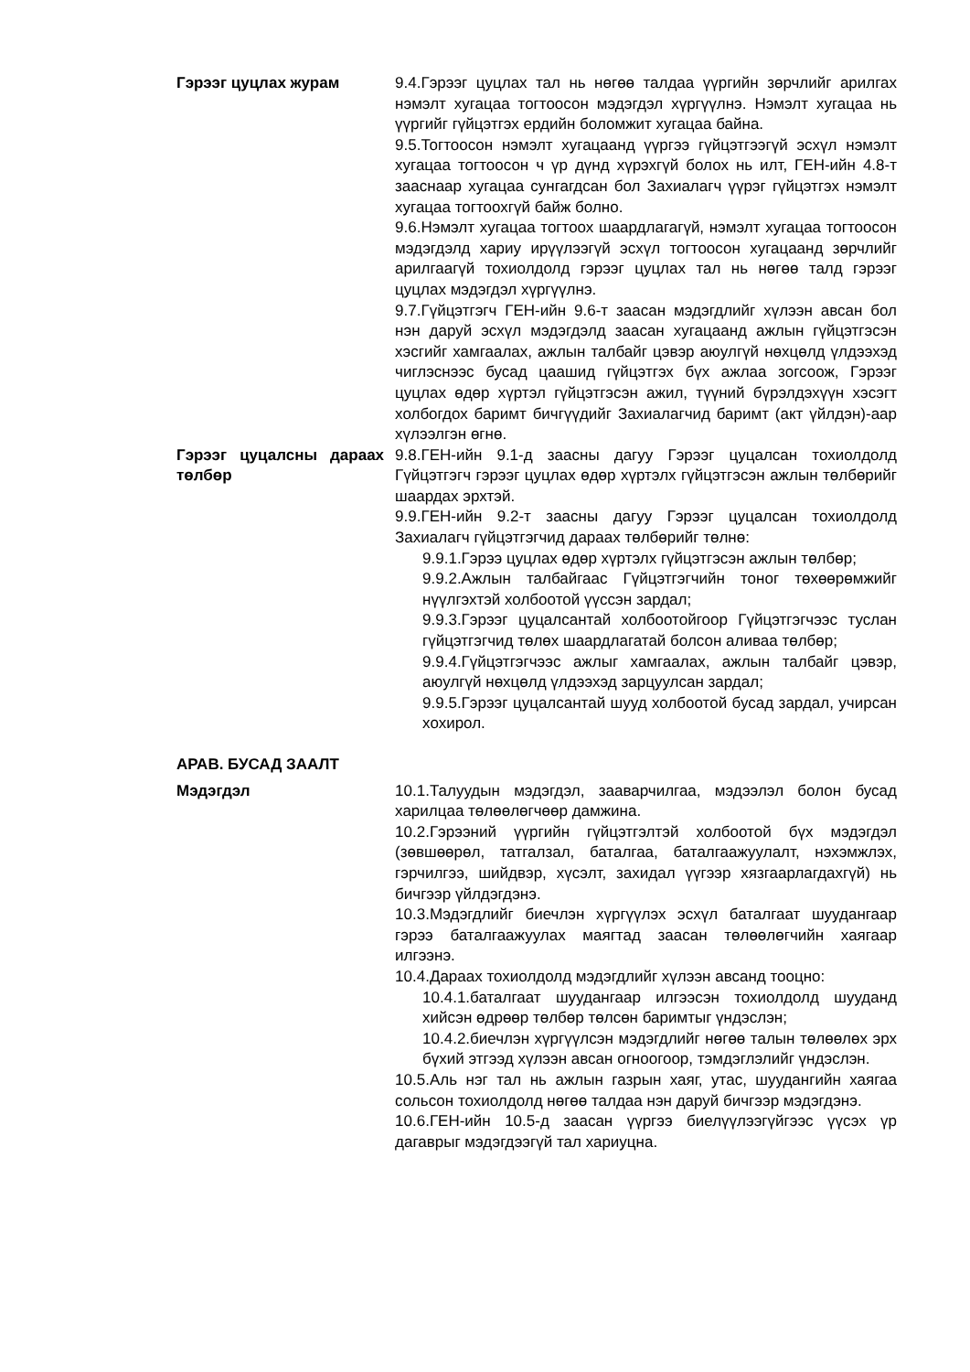Гэрээг цуцлах журам 9.4.Гэрээг цуцлах тал нь нөгөө талдаа үүргийн зөрчлийг арилгах нэмэлт хугацаа тогтоосон мэдэгдэл хүргүүлнэ. Нэмэлт хугацаа нь үүргийг гүйцэтгэх ердийн боломжит хугацаа байна.
9.5.Тогтоосон нэмэлт хугацаанд үүргээ гүйцэтгээгүй эсхүл нэмэлт хугацаа тогтоосон ч үр дүнд хүрэхгүй болох нь илт, ГЕН-ийн 4.8-т зааснаар хугацаа сунгагдсан бол Захиалагч үүрэг гүйцэтгэх нэмэлт хугацаа тогтоохгүй байж болно.
9.6.Нэмэлт хугацаа тогтоох шаардлагагүй, нэмэлт хугацаа тогтоосон мэдэгдэлд хариу ирүүлээгүй эсхүл тогтоосон хугацаанд зөрчлийг арилгаагүй тохиолдолд гэрээг цуцлах тал нь нөгөө талд гэрээг цуцлах мэдэгдэл хүргүүлнэ.
9.7.Гүйцэтгэгч ГЕН-ийн 9.6-т заасан мэдэгдлийг хүлээн авсан бол нэн даруй эсхүл мэдэгдэлд заасан хугацаанд ажлын гүйцэтгэсэн хэсгийг хамгаалах, ажлын талбайг цэвэр аюулгүй нөхцөлд үлдээхэд чиглэснээс бусад цаашид гүйцэтгэх бүх ажлаа зогсоож, Гэрээг цуцлах өдөр хүртэл гүйцэтгэсэн ажил, түүний бүрэлдэхүүн хэсэгт холбогдох баримт бичгүүдийг Захиалагчид баримт (акт үйлдэн)-аар хүлээлгэн өгнө.
Гэрээг цуцалсны дараах төлбөр
9.8.ГЕН-ийн 9.1-д заасны дагуу Гэрээг цуцалсан тохиолдолд Гүйцэтгэгч гэрээг цуцлах өдөр хүртэлх гүйцэтгэсэн ажлын төлбөрийг шаардах эрхтэй.
9.9.ГЕН-ийн 9.2-т заасны дагуу Гэрээг цуцалсан тохиолдолд Захиалагч гүйцэтгэгчид дараах төлбөрийг төлнө:
9.9.1.Гэрээ цуцлах өдөр хүртэлх гүйцэтгэсэн ажлын төлбөр;
9.9.2.Ажлын талбайгаас Гүйцэтгэгчийн тоног төхөөрөмжийг нүүлгэхтэй холбоотой үүссэн зардал;
9.9.3.Гэрээг цуцалсантай холбоотойгоор Гүйцэтгэгчээс туслан гүйцэтгэгчид төлөх шаардлагатай болсон аливаа төлбөр;
9.9.4.Гүйцэтгэгчээс ажлыг хамгаалах, ажлын талбайг цэвэр, аюулгүй нөхцөлд үлдээхэд зарцуулсан зардал;
9.9.5.Гэрээг цуцалсантай шууд холбоотой бусад зардал, учирсан хохирол.
АРАВ. БУСАД ЗААЛТ
Мэдэгдэл 10.1.Талуудын мэдэгдэл, зааварчилгаа, мэдээлэл болон бусад харилцаа төлөөлөгчөөр дамжина.
10.2.Гэрээний үүргийн гүйцэтгэлтэй холбоотой бүх мэдэгдэл (зөвшөөрөл, татгалзал, баталгаа, баталгаажуулалт, нэхэмжлэх, гэрчилгээ, шийдвэр, хүсэлт, захидал үүгээр хязгаарлагдахгүй) нь бичгээр үйлдэгдэнэ.
10.3.Мэдэгдлийг биечлэн хүргүүлэх эсхүл баталгаат шуудангаар гэрээ баталгаажуулах маягтад заасан төлөөлөгчийн хаягаар илгээнэ.
10.4.Дараах тохиолдолд мэдэгдлийг хүлээн авсанд тооцно:
10.4.1.баталгаат шуудангаар илгээсэн тохиолдолд шууданд хийсэн өдрөөр төлбөр төлсөн баримтыг үндэслэн;
10.4.2.биечлэн хүргүүлсэн мэдэгдлийг нөгөө талын төлөөлөх эрх бүхий этгээд хүлээн авсан огноогоор, тэмдэглэлийг үндэслэн.
10.5.Аль нэг тал нь ажлын газрын хаяг, утас, шуудангийн хаягаа сольсон тохиолдолд нөгөө талдаа нэн даруй бичгээр мэдэгдэнэ.
10.6.ГЕН-ийн 10.5-д заасан үүргээ биелүүлээгүйгээс үүсэх үр дагаврыг мэдэгдээгүй тал хариуцна.